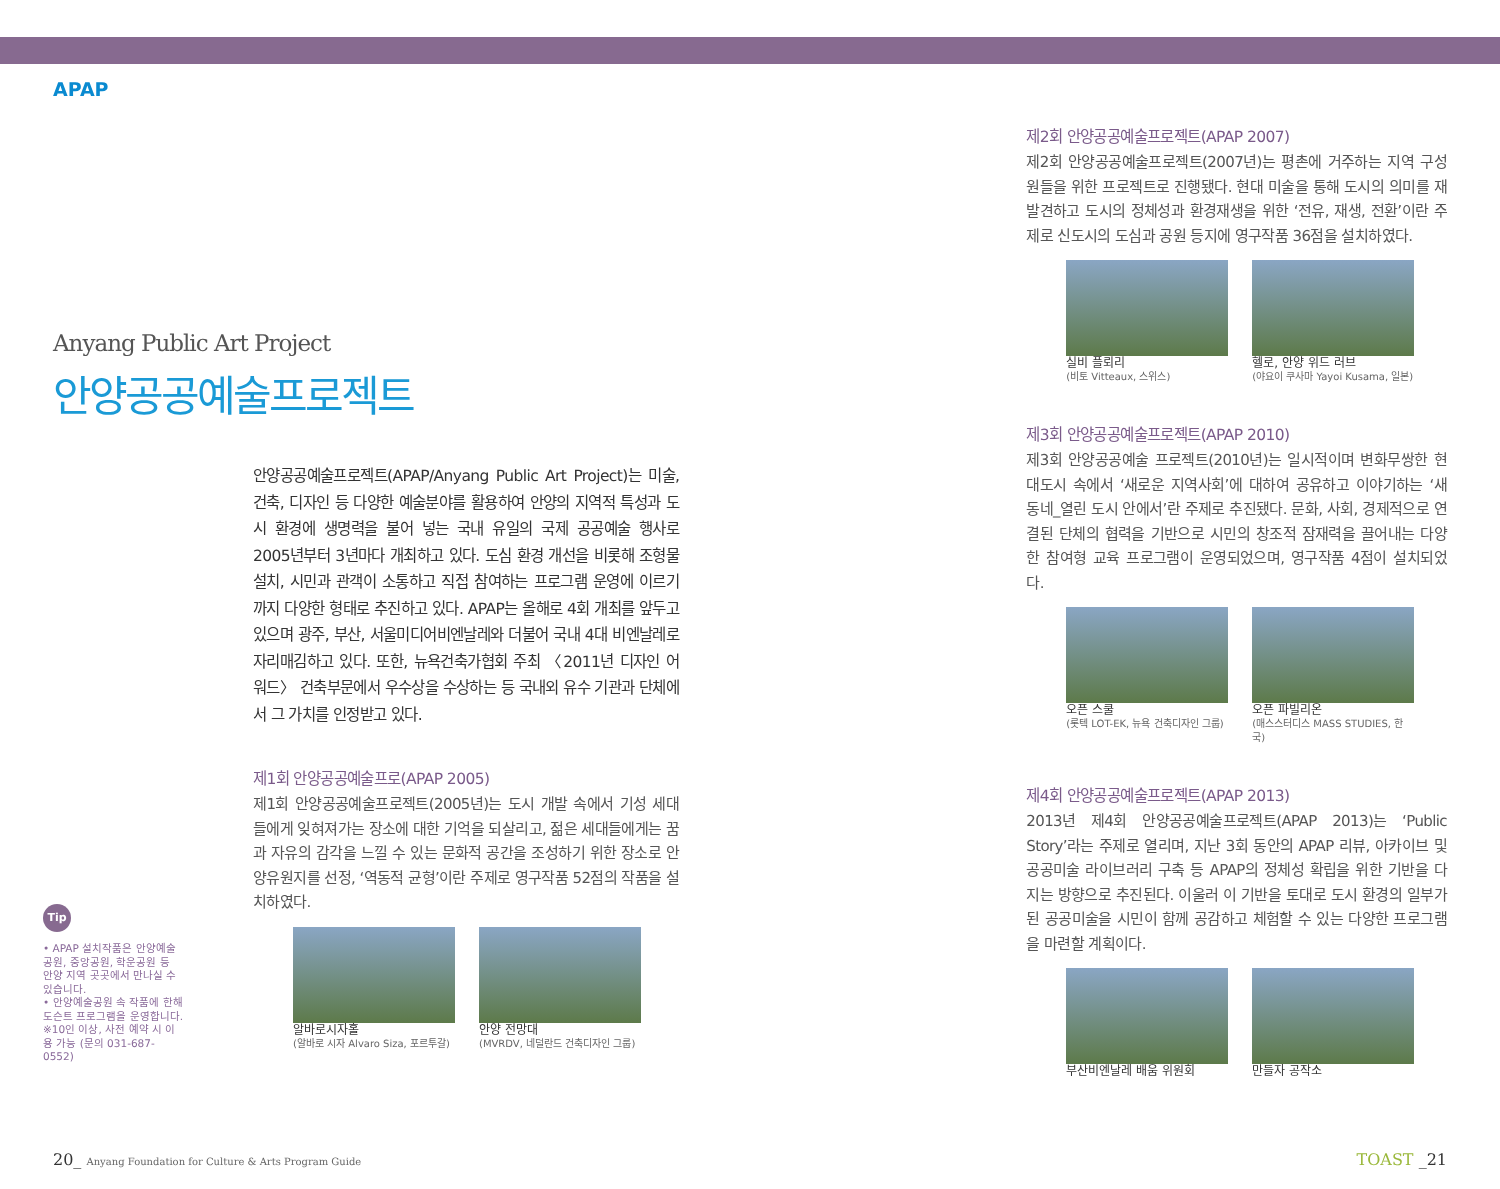APAP
Anyang Public Art Project
안양공공예술프로젝트
안양공공예술프로젝트(APAP/Anyang Public Art Project)는 미술, 건축, 디자인 등 다양한 예술분야를 활용하여 안양의 지역적 특성과 도시 환경에 생명력을 불어 넣는 국내 유일의 국제 공공예술 행사로 2005년부터 3년마다 개최하고 있다. 도심 환경 개선을 비롯해 조형물 설치, 시민과 관객이 소통하고 직접 참여하는 프로그램 운영에 이르기까지 다양한 형태로 추진하고 있다. APAP는 올해로 4회 개최를 앞두고 있으며 광주, 부산, 서울미디어비엔날레와 더불어 국내 4대 비엔날레로 자리매김하고 있다. 또한, 뉴욕건축가협회 주최 〈2011년 디자인 어워드〉 건축부문에서 우수상을 수상하는 등 국내외 유수 기관과 단체에서 그 가치를 인정받고 있다.
제1회 안양공공예술프로(APAP 2005)
제1회 안양공공예술프로젝트(2005년)는 도시 개발 속에서 기성 세대들에게 잊혀져가는 장소에 대한 기억을 되살리고, 젊은 세대들에게는 꿈과 자유의 감각을 느낄 수 있는 문화적 공간을 조성하기 위한 장소로 안양유원지를 선정, ‘역동적 균형’이란 주제로 영구작품 52점의 작품을 설치하였다.
알바로시자홀
(알바로 시자 Alvaro Siza, 포르투갈)
안양 전망대
(MVRDV, 네덜란드 건축디자인 그룹)
Tip
• APAP 설치작품은 안양예술공원, 중앙공원, 학운공원 등 안양 지역 곳곳에서 만나실 수 있습니다.
• 안양예술공원 속 작품에 한해 도슨트 프로그램을 운영합니다.
※10인 이상, 사전 예약 시 이용 가능 (문의 031-687-0552)
제2회 안양공공예술프로젝트(APAP 2007)
제2회 안양공공예술프로젝트(2007년)는 평촌에 거주하는 지역 구성원들을 위한 프로젝트로 진행됐다. 현대 미술을 통해 도시의 의미를 재발견하고 도시의 정체성과 환경재생을 위한 ‘전유, 재생, 전환’이란 주제로 신도시의 도심과 공원 등지에 영구작품 36점을 설치하였다.
실비 플뢰리
(비토 Vitteaux, 스위스)
헬로, 안양 위드 러브
(야요이 쿠사마 Yayoi Kusama, 일본)
제3회 안양공공예술프로젝트(APAP 2010)
제3회 안양공공예술 프로젝트(2010년)는 일시적이며 변화무쌍한 현대도시 속에서 ‘새로운 지역사회’에 대하여 공유하고 이야기하는 ‘새 동네_열린 도시 안에서’란 주제로 추진됐다. 문화, 사회, 경제적으로 연결된 단체의 협력을 기반으로 시민의 창조적 잠재력을 끌어내는 다양한 참여형 교육 프로그램이 운영되었으며, 영구작품 4점이 설치되었다.
오픈 스쿨
(롯텍 LOT-EK, 뉴욕 건축디자인 그룹)
오픈 파빌리온
(매스스터디스 MASS STUDIES, 한국)
제4회 안양공공예술프로젝트(APAP 2013)
2013년 제4회 안양공공예술프로젝트(APAP 2013)는 ‘Public Story’라는 주제로 열리며, 지난 3회 동안의 APAP 리뷰, 아카이브 및 공공미술 라이브러리 구축 등 APAP의 정체성 확립을 위한 기반을 다지는 방향으로 추진된다. 이울러 이 기반을 토대로 도시 환경의 일부가 된 공공미술을 시민이 함께 공감하고 체험할 수 있는 다양한 프로그램을 마련할 계획이다.
부산비엔날레 배움 위원회 만들자 공작소
20_ Anyang Foundation for Culture & Arts Program Guide
TOAST _21